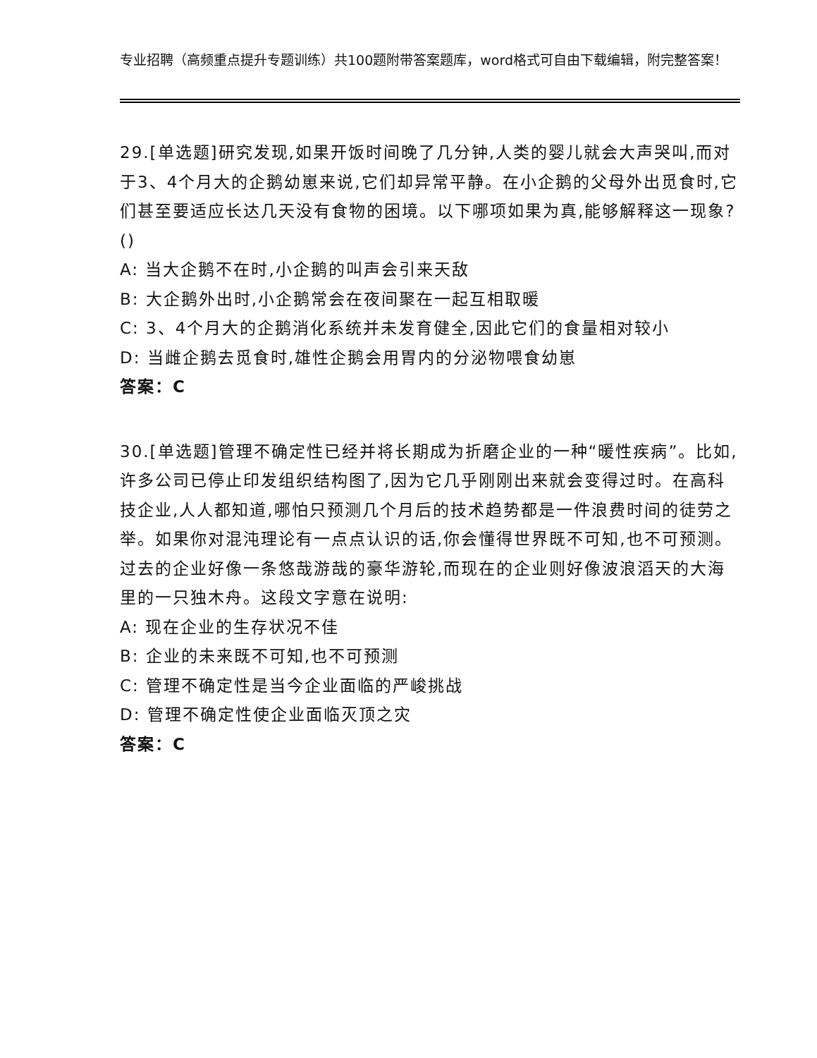专业招聘（高频重点提升专题训练）共100题附带答案题库，word格式可自由下载编辑，附完整答案！
29.[单选题]研究发现,如果开饭时间晚了几分钟,人类的婴儿就会大声哭叫,而对于3、4个月大的企鹅幼崽来说,它们却异常平静。在小企鹅的父母外出觅食时,它们甚至要适应长达几天没有食物的困境。以下哪项如果为真,能够解释这一现象?()
A: 当大企鹅不在时,小企鹅的叫声会引来天敌
B: 大企鹅外出时,小企鹅常会在夜间聚在一起互相取暖
C: 3、4个月大的企鹅消化系统并未发育健全,因此它们的食量相对较小
D: 当雌企鹅去觅食时,雄性企鹅会用胃内的分泌物喂食幼崽
答案：C
30.[单选题]管理不确定性已经并将长期成为折磨企业的一种“暖性疾病”。比如,许多公司已停止印发组织结构图了,因为它几乎刚刚出来就会变得过时。在高科技企业,人人都知道,哪怕只预测几个月后的技术趋势都是一件浪费时间的徒劳之举。如果你对混沌理论有一点点认识的话,你会懂得世界既不可知,也不可预测。过去的企业好像一条悠哉游哉的豪华游轮,而现在的企业则好像波浪滔天的大海里的一只独木舟。这段文字意在说明:
A: 现在企业的生存状况不佳
B: 企业的未来既不可知,也不可预测
C: 管理不确定性是当今企业面临的严峻挑战
D: 管理不确定性使企业面临灭顶之灾
答案：C